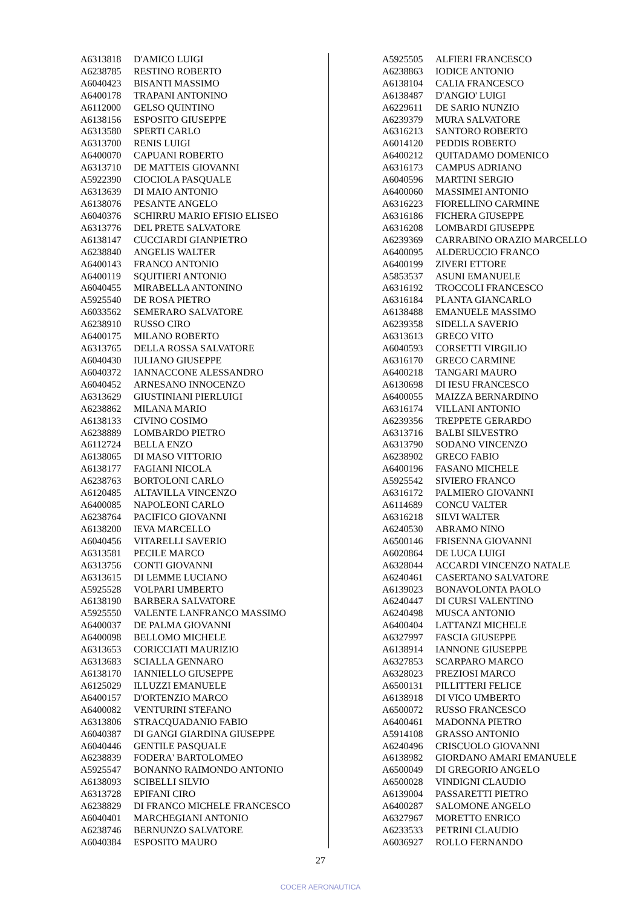| A6313818 | D'AMICO LUIGI |
| A6238785 | RESTINO ROBERTO |
| A6040423 | BISANTI MASSIMO |
| A6400178 | TRAPANI ANTONINO |
| A6112000 | GELSO QUINTINO |
| A6138156 | ESPOSITO GIUSEPPE |
| A6313580 | SPERTI CARLO |
| A6313700 | RENIS LUIGI |
| A6400070 | CAPUANI ROBERTO |
| A6313710 | DE MATTEIS GIOVANNI |
| A5922390 | CIOCIOLA PASQUALE |
| A6313639 | DI MAIO ANTONIO |
| A6138076 | PESANTE ANGELO |
| A6040376 | SCHIRRU MARIO EFISIO ELISEO |
| A6313776 | DEL PRETE SALVATORE |
| A6138147 | CUCCIARDI GIANPIETRO |
| A6238840 | ANGELIS WALTER |
| A6400143 | FRANCO ANTONIO |
| A6400119 | SQUITIERI ANTONIO |
| A6040455 | MIRABELLA ANTONINO |
| A5925540 | DE ROSA PIETRO |
| A6033562 | SEMERARO SALVATORE |
| A6238910 | RUSSO CIRO |
| A6400175 | MILANO ROBERTO |
| A6313765 | DELLA ROSSA SALVATORE |
| A6040430 | IULIANO GIUSEPPE |
| A6040372 | IANNACCONE ALESSANDRO |
| A6040452 | ARNESANO INNOCENZO |
| A6313629 | GIUSTINIANI PIERLUIGI |
| A6238862 | MILANA MARIO |
| A6138133 | CIVINO COSIMO |
| A6238889 | LOMBARDO PIETRO |
| A6112724 | BELLA ENZO |
| A6138065 | DI MASO VITTORIO |
| A6138177 | FAGIANI NICOLA |
| A6238763 | BORTOLONI CARLO |
| A6120485 | ALTAVILLA VINCENZO |
| A6400085 | NAPOLEONI CARLO |
| A6238764 | PACIFICO GIOVANNI |
| A6138200 | IEVA MARCELLO |
| A6040456 | VITARELLI SAVERIO |
| A6313581 | PECILE MARCO |
| A6313756 | CONTI GIOVANNI |
| A6313615 | DI LEMME LUCIANO |
| A5925528 | VOLPARI UMBERTO |
| A6138190 | BARBERA SALVATORE |
| A5925550 | VALENTE LANFRANCO MASSIMO |
| A6400037 | DE PALMA GIOVANNI |
| A6400098 | BELLOMO MICHELE |
| A6313653 | CORICCIATI MAURIZIO |
| A6313683 | SCIALLA GENNARO |
| A6138170 | IANNIELLO GIUSEPPE |
| A6125029 | ILLUZZI EMANUELE |
| A6400157 | D'ORTENZIO MARCO |
| A6400082 | VENTURINI STEFANO |
| A6313806 | STRACQUADANIO FABIO |
| A6040387 | DI GANGI GIARDINA GIUSEPPE |
| A6040446 | GENTILE PASQUALE |
| A6238839 | FODERA' BARTOLOMEO |
| A5925547 | BONANNO RAIMONDO ANTONIO |
| A6138093 | SCIBELLI SILVIO |
| A6313728 | EPIFANI CIRO |
| A6238829 | DI FRANCO MICHELE FRANCESCO |
| A6040401 | MARCHEGIANI ANTONIO |
| A6238746 | BERNUNZO SALVATORE |
| A6040384 | ESPOSITO MAURO |
| A5925505 | ALFIERI FRANCESCO |
| A6238863 | IODICE ANTONIO |
| A6138104 | CALIA FRANCESCO |
| A6138487 | D'ANGIO' LUIGI |
| A6229611 | DE SARIO NUNZIO |
| A6239379 | MURA SALVATORE |
| A6316213 | SANTORO ROBERTO |
| A6014120 | PEDDIS ROBERTO |
| A6400212 | QUITADAMO DOMENICO |
| A6316173 | CAMPUS ADRIANO |
| A6040596 | MARTINI SERGIO |
| A6400060 | MASSIMEI ANTONIO |
| A6316223 | FIORELLINO CARMINE |
| A6316186 | FICHERA GIUSEPPE |
| A6316208 | LOMBARDI GIUSEPPE |
| A6239369 | CARRABINO ORAZIO MARCELLO |
| A6400095 | ALDERUCCIO FRANCO |
| A6400199 | ZIVERI ETTORE |
| A5853537 | ASUNI EMANUELE |
| A6316192 | TROCCOLI FRANCESCO |
| A6316184 | PLANTA GIANCARLO |
| A6138488 | EMANUELE MASSIMO |
| A6239358 | SIDELLA SAVERIO |
| A6313613 | GRECO VITO |
| A6040593 | CORSETTI VIRGILIO |
| A6316170 | GRECO CARMINE |
| A6400218 | TANGARI MAURO |
| A6130698 | DI IESU FRANCESCO |
| A6400055 | MAIZZA BERNARDINO |
| A6316174 | VILLANI ANTONIO |
| A6239356 | TREPPETE GERARDO |
| A6313716 | BALBI SILVESTRO |
| A6313790 | SODANO VINCENZO |
| A6238902 | GRECO FABIO |
| A6400196 | FASANO MICHELE |
| A5925542 | SIVIERO FRANCO |
| A6316172 | PALMIERO GIOVANNI |
| A6114689 | CONCU VALTER |
| A6316218 | SILVI WALTER |
| A6240530 | ABRAMO NINO |
| A6500146 | FRISENNA GIOVANNI |
| A6020864 | DE LUCA LUIGI |
| A6328044 | ACCARDI VINCENZO NATALE |
| A6240461 | CASERTANO SALVATORE |
| A6139023 | BONAVOLONTA PAOLO |
| A6240447 | DI CURSI VALENTINO |
| A6240498 | MUSCA ANTONIO |
| A6400404 | LATTANZI MICHELE |
| A6327997 | FASCIA GIUSEPPE |
| A6138914 | IANNONE GIUSEPPE |
| A6327853 | SCARPARO MARCO |
| A6328023 | PREZIOSI MARCO |
| A6500131 | PILLITTERI FELICE |
| A6138918 | DI VICO UMBERTO |
| A6500072 | RUSSO FRANCESCO |
| A6400461 | MADONNA PIETRO |
| A5914108 | GRASSO ANTONIO |
| A6240496 | CRISCUOLO GIOVANNI |
| A6138982 | GIORDANO AMARI EMANUELE |
| A6500049 | DI GREGORIO ANGELO |
| A6500028 | VINDIGNI CLAUDIO |
| A6139004 | PASSARETTI PIETRO |
| A6400287 | SALOMONE ANGELO |
| A6327967 | MORETTO ENRICO |
| A6233533 | PETRINI CLAUDIO |
| A6036927 | ROLLO FERNANDO |
27
COCER AERONAUTICA